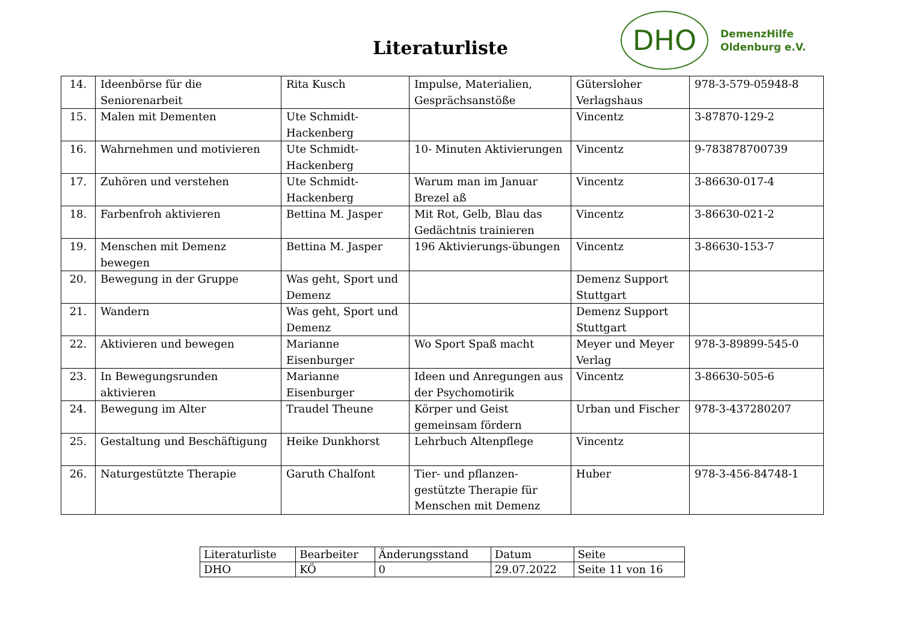Literaturliste
DHO
DemenzHilfe
Oldenburg e.V.
| 14. | Ideenbörse für die Seniorenarbeit | Rita Kusch | Impulse, Materialien, Gesprächsanstöße | Gütersloher Verlagshaus | 978-3-579-05948-8 |
| 15. | Malen mit Dementen | Ute Schmidt-Hackenberg | | Vincentz | 3-87870-129-2 |
| 16. | Wahrnehmen und motivieren | Ute Schmidt-Hackenberg | 10- Minuten Aktivierungen | Vincentz | 9-783878700739 |
| 17. | Zuhören und verstehen | Ute Schmidt-Hackenberg | Warum man im Januar Brezel aß | Vincentz | 3-86630-017-4 |
| 18. | Farbenfroh aktivieren | Bettina M. Jasper | Mit Rot, Gelb, Blau das Gedächtnis trainieren | Vincentz | 3-86630-021-2 |
| 19. | Menschen mit Demenz bewegen | Bettina M. Jasper | 196 Aktivierungs-übungen | Vincentz | 3-86630-153-7 |
| 20. | Bewegung in der Gruppe | Was geht, Sport und Demenz | | Demenz Support Stuttgart | |
| 21. | Wandern | Was geht, Sport und Demenz | | Demenz Support Stuttgart | |
| 22. | Aktivieren und bewegen | Marianne Eisenburger | Wo Sport Spaß macht | Meyer und Meyer Verlag | 978-3-89899-545-0 |
| 23. | In Bewegungsrunden aktivieren | Marianne Eisenburger | Ideen und Anregungen aus der Psychomotirik | Vincentz | 3-86630-505-6 |
| 24. | Bewegung im Alter | Traudel Theune | Körper und Geist gemeinsam fördern | Urban und Fischer | 978-3-437280207 |
| 25. | Gestaltung und Beschäftigung | Heike Dunkhorst | Lehrbuch Altenpflege | Vincentz | |
| 26. | Naturgestützte Therapie | Garuth Chalfont | Tier- und pflanzen-gestützte Therapie für Menschen mit Demenz | Huber | 978-3-456-84748-1 |
| Literaturliste | Bearbeiter | Änderungsstand | Datum | Seite |
| DHO | KÖ | 0 | 29.07.2022 | Seite 11 von 16 |